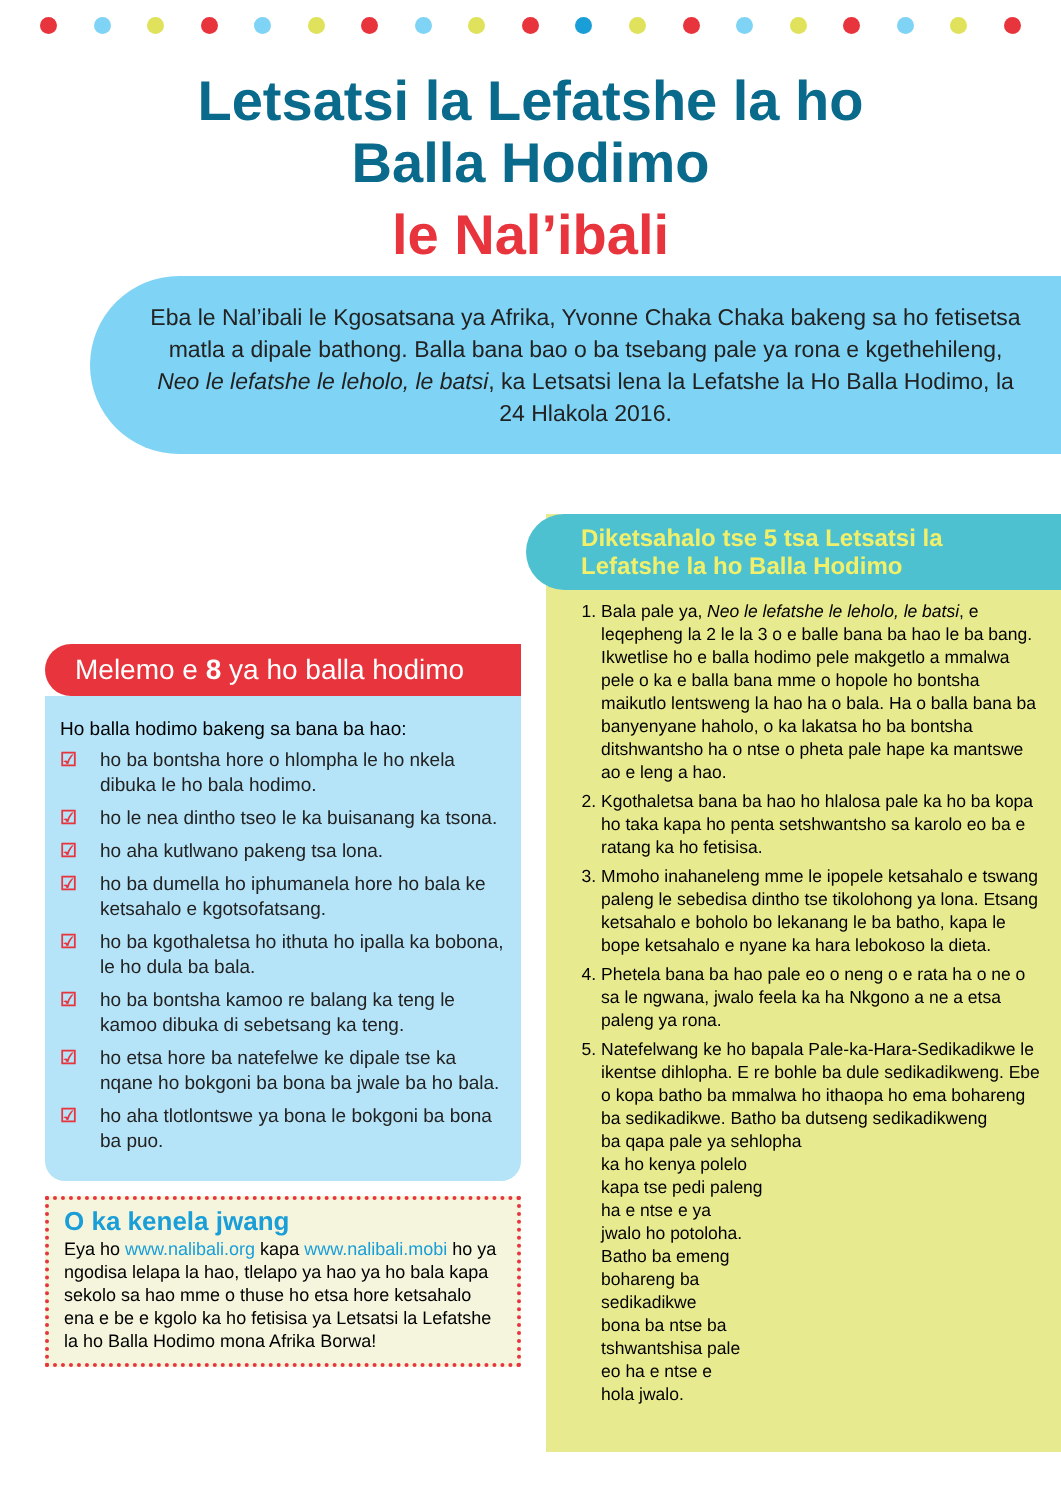Letsatsi la Lefatshe la ho
Balla Hodimo
le Nal’ibali
Eba le Nal’ibali le Kgosatsana ya Afrika, Yvonne Chaka Chaka bakeng sa ho fetisetsa matla a dipale bathong. Balla bana bao o ba tsebang pale ya rona e kgethehileng, Neo le lefatshe le leholo, le batsi, ka Letsatsi lena la Lefatshe la Ho Balla Hodimo, la 24 Hlakola 2016.
Melemo e 8 ya ho balla hodimo
Ho balla hodimo bakeng sa bana ba hao:
☑ ho ba bontsha hore o hlompha le ho nkela dibuka le ho bala hodimo.
☑ ho le nea dintho tseo le ka buisanang ka tsona.
☑ ho aha kutlwano pakeng tsa lona.
☑ ho ba dumella ho iphumanela hore ho bala ke ketsahalo e kgotsofatsang.
☑ ho ba kgothaletsa ho ithuta ho ipalla ka bobona, le ho dula ba bala.
☑ ho ba bontsha kamoo re balang ka teng le kamoo dibuka di sebetsang ka teng.
☑ ho etsa hore ba natefelwe ke dipale tse ka nqane ho bokgoni ba bona ba jwale ba ho bala.
☑ ho aha tlotlontswe ya bona le bokgoni ba bona ba puo.
O ka kenela jwang
Eya ho www.nalibali.org kapa www.nalibali.mobi ho ya ngodisa lelapa la hao, tlelapo ya hao ya ho bala kapa sekolo sa hao mme o thuse ho etsa hore ketsahalo ena e be e kgolo ka ho fetisisa ya Letsatsi la Lefatshe la ho Balla Hodimo mona Afrika Borwa!
Diketsahalo tse 5 tsa Letsatsi la Lefatshe la ho Balla Hodimo
1. Bala pale ya, Neo le lefatshe le leholo, le batsi, e leqepheng la 2 le la 3 o e balle bana ba hao le ba bang. Ikwetlise ho e balla hodimo pele makgetlo a mmalwa pele o ka e balla bana mme o hopole ho bontsha maikutlo lentsweng la hao ha o bala. Ha o balla bana ba banyenyane haholo, o ka lakatsa ho ba bontsha ditshwantsho ha o ntse o pheta pale hape ka mantswe ao e leng a hao.
2. Kgothaletsa bana ba hao ho hlalosa pale ka ho ba kopa ho taka kapa ho penta setshwantsho sa karolo eo ba e ratang ka ho fetisisa.
3. Mmoho inahaneleng mme le ipopele ketsahalo e tswang paleng le sebedisa dintho tse tikolohong ya lona. Etsang ketsahalo e boholo bo lekanang le ba batho, kapa le bope ketsahalo e nyane ka hara lebokoso la dieta.
4. Phetela bana ba hao pale eo o neng o e rata ha o ne o sa le ngwana, jwalo feela ka ha Nkgono a ne a etsa paleng ya rona.
5. Natefelwang ke ho bapala Pale-ka-Hara-Sedikadikwe le ikentse dihlopha. E re bohle ba dule sedikadikweng. Ebe o kopa batho ba mmalwa ho ithaopa ho ema bohareng ba sedikadikwe. Batho ba dutseng sedikadikweng
ba qapa pale ya sehlopha
ka ho kenya polelo
kapa tse pedi paleng
ha e ntse e ya
jwalo ho potoloha.
Batho ba emeng
bohareng ba
sedikadikwe
bona ba ntse ba
tshwantshisa pale
eo ha e ntse e
hola jwalo.